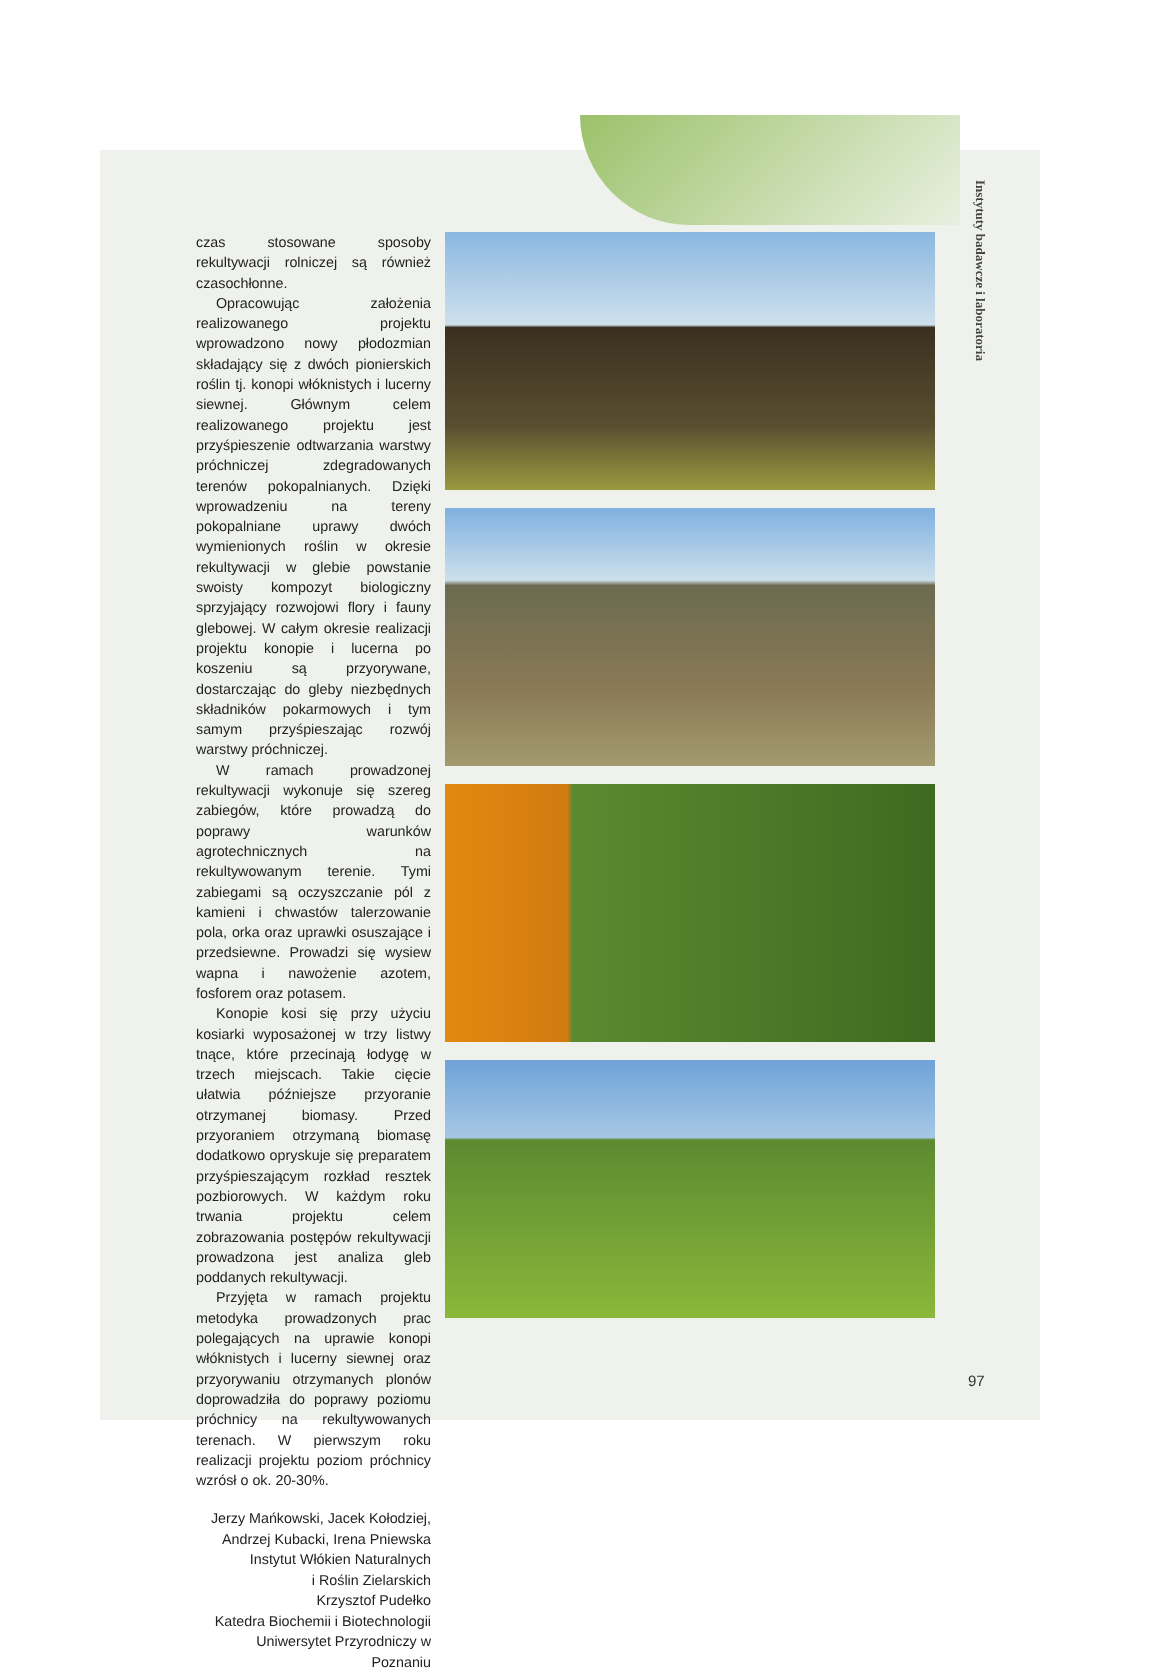Instytuty badawcze i laboratoria
czas stosowane sposoby rekultywacji rolniczej są również czasochłonne.
Opracowując założenia realizowanego projektu wprowadzono nowy płodozmian składający się z dwóch pionierskich roślin tj. konopi włóknistych i lucerny siewnej. Głównym celem realizowanego projektu jest przyśpieszenie odtwarzania warstwy próchniczej zdegradowanych terenów pokopalnianych. Dzięki wprowadzeniu na tereny pokopalniane uprawy dwóch wymienionych roślin w okresie rekultywacji w glebie powstanie swoisty kompozyt biologiczny sprzyjający rozwojowi flory i fauny glebowej. W całym okresie realizacji projektu konopie i lucerna po koszeniu są przyorywane, dostarczając do gleby niezbędnych składników pokarmowych i tym samym przyśpieszając rozwój warstwy próchniczej.
W ramach prowadzonej rekultywacji wykonuje się szereg zabiegów, które prowadzą do poprawy warunków agrotechnicznych na rekultywowanym terenie. Tymi zabiegami są oczyszczanie pól z kamieni i chwastów talerzowanie pola, orka oraz uprawki osuszające i przedsiewne. Prowadzi się wysiew wapna i nawożenie azotem, fosforem oraz potasem.
Konopie kosi się przy użyciu kosiarki wyposażonej w trzy listwy tnące, które przecinają łodygę w trzech miejscach. Takie cięcie ułatwia późniejsze przyoranie otrzymanej biomasy. Przed przyoraniem otrzymaną biomasę dodatkowo opryskuje się preparatem przyśpieszającym rozkład resztek pozbiorowych. W każdym roku trwania projektu celem zobrazowania postępów rekultywacji prowadzona jest analiza gleb poddanych rekultywacji.
Przyjęta w ramach projektu metodyka prowadzonych prac polegających na uprawie konopi włóknistych i lucerny siewnej oraz przyorywaniu otrzymanych plonów doprowadziła do poprawy poziomu próchnicy na rekultywowanych terenach. W pierwszym roku realizacji projektu poziom próchnicy wzrósł o ok. 20-30%.
Jerzy Mańkowski, Jacek Kołodziej,
Andrzej Kubacki, Irena Pniewska
Instytut Włókien Naturalnych
i Roślin Zielarskich
Krzysztof Pudełko
Katedra Biochemii i Biotechnologii
Uniwersytet Przyrodniczy w Poznaniu
97